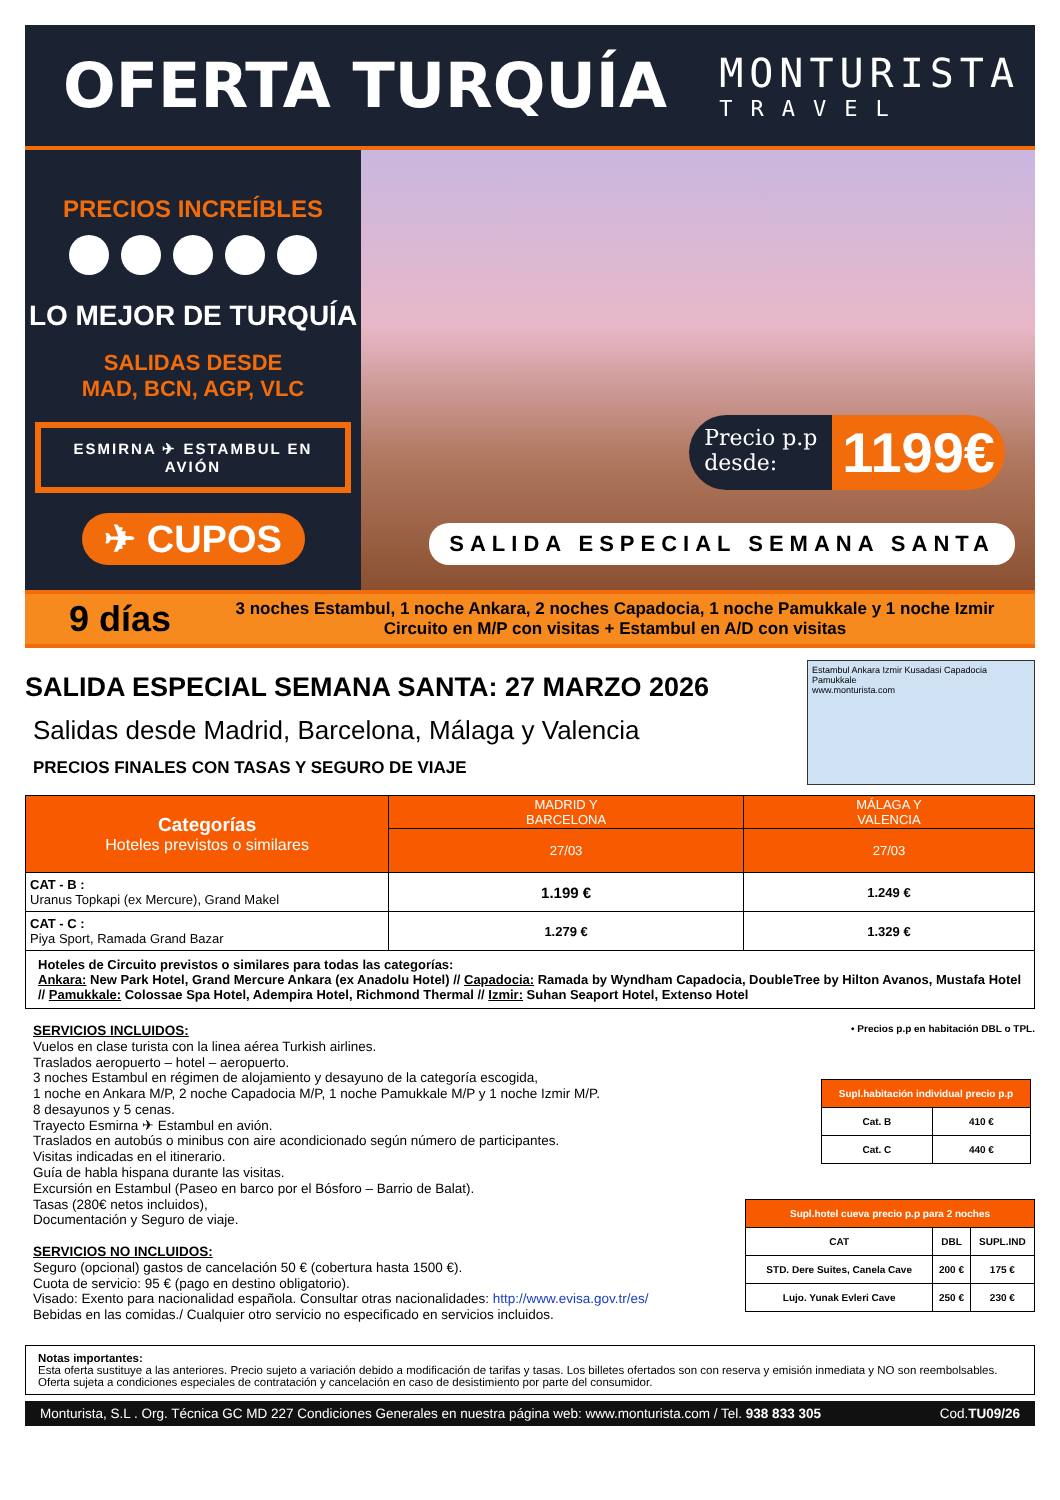OFERTA TURQUÍA
MONTURISTA
TRAVEL
PRECIOS INCREÍBLES
LO MEJOR DE TURQUÍA
SALIDAS DESDE
MAD, BCN, AGP, VLC
ESMIRNA ✈ ESTAMBUL EN AVIÓN
✈ CUPOS
Precio p.p
desde:
1199€
SALIDA ESPECIAL SEMANA SANTA
9 días
3 noches Estambul, 1 noche Ankara, 2 noches Capadocia, 1 noche Pamukkale y 1 noche Izmir
Circuito en M/P con visitas + Estambul en A/D con visitas
SALIDA ESPECIAL SEMANA SANTA: 27 MARZO 2026
Salidas desde Madrid, Barcelona, Málaga y Valencia
PRECIOS FINALES CON TASAS Y SEGURO DE VIAJE
Estambul Ankara Izmir Kusadasi Capadocia Pamukkale
www.monturista.com
| Categorías Hoteles previstos o similares | MADRID Y BARCELONA | MÁLAGA Y VALENCIA |
| --- | --- | --- |
| | 27/03 | 27/03 |
| CAT - B : Uranus Topkapi (ex Mercure), Grand Makel | 1.199 € | 1.249 € |
| CAT - C : Piya Sport, Ramada Grand Bazar | 1.279 € | 1.329 € |
| Hoteles de Circuito previstos o similares para todas las categorías: Ankara: New Park Hotel, Grand Mercure Ankara (ex Anadolu Hotel) // Capadocia: Ramada by Wyndham Capadocia, DoubleTree by Hilton Avanos, Mustafa Hotel // Pamukkale: Colossae Spa Hotel, Adempira Hotel, Richmond Thermal // Izmir: Suhan Seaport Hotel, Extenso Hotel | | |
SERVICIOS INCLUIDOS:
Vuelos en clase turista con la linea aérea Turkish airlines.
Traslados aeropuerto – hotel – aeropuerto.
3 noches Estambul en régimen de alojamiento y desayuno de la categoría escogida,
1 noche en Ankara M/P, 2 noche Capadocia M/P, 1 noche Pamukkale M/P y 1 noche Izmir M/P.
8 desayunos y 5 cenas.
Trayecto Esmirna ✈ Estambul en avión.
Traslados en autobús o minibus con aire acondicionado según número de participantes.
Visitas indicadas en el itinerario.
Guía de habla hispana durante las visitas.
Excursión en Estambul (Paseo en barco por el Bósforo – Barrio de Balat).
Tasas (280€ netos incluidos),
Documentación y Seguro de viaje.
SERVICIOS NO INCLUIDOS:
Seguro (opcional) gastos de cancelación 50 € (cobertura hasta 1500 €).
Cuota de servicio: 95 € (pago en destino obligatorio).
Visado: Exento para nacionalidad española. Consultar otras nacionalidades: http://www.evisa.gov.tr/es/
Bebidas en las comidas./ Cualquier otro servicio no especificado en servicios incluidos.
• Precios p.p en habitación DBL o TPL.
| Supl.habitación individual precio p.p | |
| --- | --- |
| Cat. B | 410 € |
| Cat. C | 440 € |
| Supl.hotel cueva precio p.p para 2 noches | | |
| --- | --- | --- |
| CAT | DBL | SUPL.IND |
| STD. Dere Suites, Canela Cave | 200 € | 175 € |
| Lujo. Yunak Evleri Cave | 250 € | 230 € |
Notas importantes:
Esta oferta sustituye a las anteriores. Precio sujeto a variación debido a modificación de tarifas y tasas. Los billetes ofertados son con reserva y emisión inmediata y NO son reembolsables. Oferta sujeta a condiciones especiales de contratación y cancelación en caso de desistimiento por parte del consumidor.
Monturista, S.L . Org. Técnica GC MD 227 Condiciones Generales en nuestra página web: www.monturista.com / Tel. 938 833 305 Cod.TU09/26